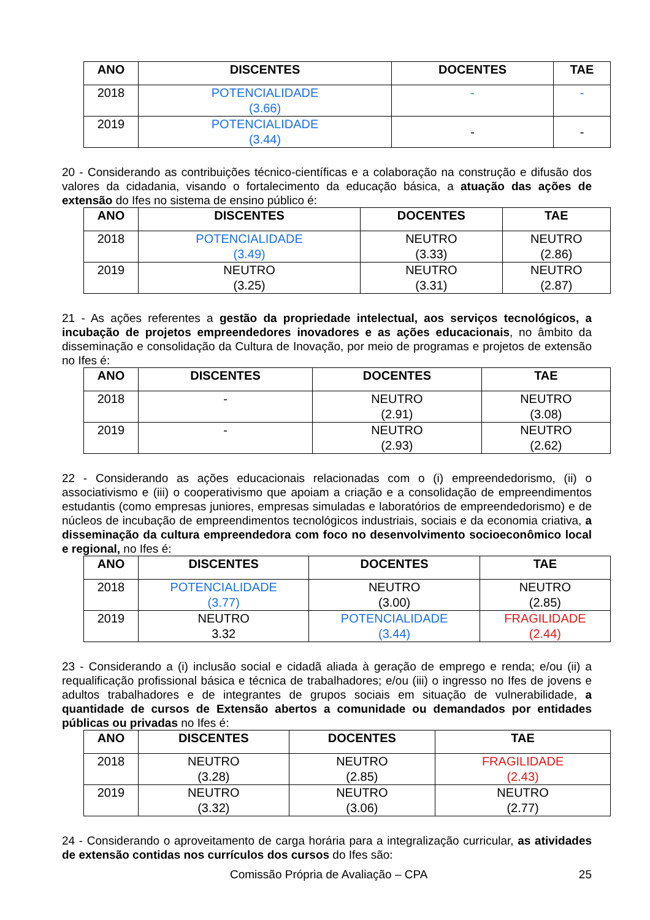| ANO | DISCENTES | DOCENTES | TAE |
| --- | --- | --- | --- |
| 2018 | POTENCIALIDADE (3.66) | - | - |
| 2019 | POTENCIALIDADE (3.44) | - | - |
20 - Considerando as contribuições técnico-científicas e a colaboração na construção e difusão dos valores da cidadania, visando o fortalecimento da educação básica, a atuação das ações de extensão do Ifes no sistema de ensino público é:
| ANO | DISCENTES | DOCENTES | TAE |
| --- | --- | --- | --- |
| 2018 | POTENCIALIDADE (3.49) | NEUTRO (3.33) | NEUTRO (2.86) |
| 2019 | NEUTRO (3.25) | NEUTRO (3.31) | NEUTRO (2.87) |
21 - As ações referentes a gestão da propriedade intelectual, aos serviços tecnológicos, a incubação de projetos empreendedores inovadores e as ações educacionais, no âmbito da disseminação e consolidação da Cultura de Inovação, por meio de programas e projetos de extensão no Ifes é:
| ANO | DISCENTES | DOCENTES | TAE |
| --- | --- | --- | --- |
| 2018 | - | NEUTRO (2.91) | NEUTRO (3.08) |
| 2019 | - | NEUTRO (2.93) | NEUTRO (2.62) |
22 - Considerando as ações educacionais relacionadas com o (i) empreendedorismo, (ii) o associativismo e (iii) o cooperativismo que apoiam a criação e a consolidação de empreendimentos estudantis (como empresas juniores, empresas simuladas e laboratórios de empreendedorismo) e de núcleos de incubação de empreendimentos tecnológicos industriais, sociais e da economia criativa, a disseminação da cultura empreendedora com foco no desenvolvimento socioeconômico local e regional, no Ifes é:
| ANO | DISCENTES | DOCENTES | TAE |
| --- | --- | --- | --- |
| 2018 | POTENCIALIDADE (3.77) | NEUTRO (3.00) | NEUTRO (2.85) |
| 2019 | NEUTRO 3.32 | POTENCIALIDADE (3.44) | FRAGILIDADE (2.44) |
23 - Considerando a (i) inclusão social e cidadã aliada à geração de emprego e renda; e/ou (ii) a requalificação profissional básica e técnica de trabalhadores; e/ou (iii) o ingresso no Ifes de jovens e adultos trabalhadores e de integrantes de grupos sociais em situação de vulnerabilidade, a quantidade de cursos de Extensão abertos a comunidade ou demandados por entidades públicas ou privadas no Ifes é:
| ANO | DISCENTES | DOCENTES | TAE |
| --- | --- | --- | --- |
| 2018 | NEUTRO (3.28) | NEUTRO (2.85) | FRAGILIDADE (2.43) |
| 2019 | NEUTRO (3.32) | NEUTRO (3.06) | NEUTRO (2.77) |
24 - Considerando o aproveitamento de carga horária para a integralização curricular, as atividades de extensão contidas nos currículos dos cursos do Ifes são:
Comissão Própria de Avaliação – CPA 25